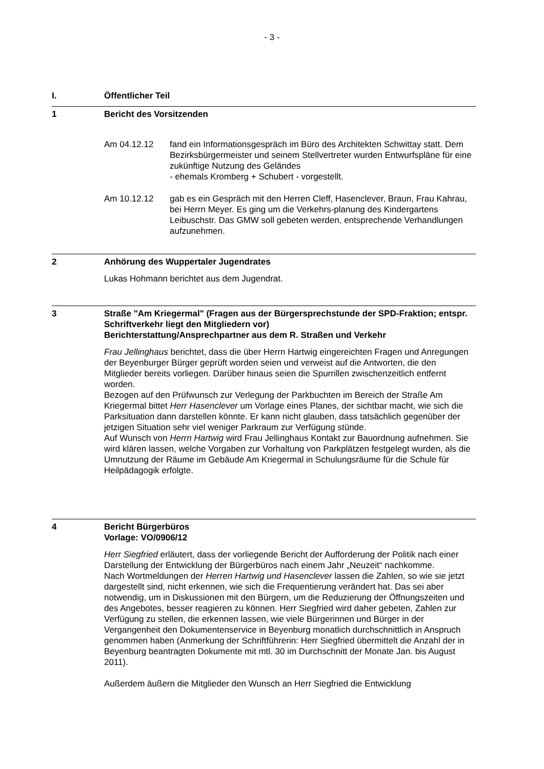- 3 -
I. Öffentlicher Teil
1 Bericht des Vorsitzenden
Am 04.12.12 fand ein Informationsgespräch im Büro des Architekten Schwittay statt. Dem Bezirksbürgermeister und seinem Stellvertreter wurden Entwurfspläne für eine zukünftige Nutzung des Geländes
- ehemals Kromberg + Schubert - vorgestellt.
Am 10.12.12 gab es ein Gespräch mit den Herren Cleff, Hasenclever, Braun, Frau Kahrau, bei Herrn Meyer. Es ging um die Verkehrs-planung des Kindergartens Leibuschstr. Das GMW soll gebeten werden, entsprechende Verhandlungen aufzunehmen.
2 Anhörung des Wuppertaler Jugendrates
Lukas Hohmann berichtet aus dem Jugendrat.
3 Straße "Am Kriegermal" (Fragen aus der Bürgersprechstunde der SPD-Fraktion; entspr. Schriftverkehr liegt den Mitgliedern vor)
Berichterstattung/Ansprechpartner aus dem R. Straßen und Verkehr
Frau Jellinghaus berichtet, dass die über Herrn Hartwig eingereichten Fragen und Anregungen der Beyenburger Bürger geprüft worden seien und verweist auf die Antworten, die den Mitglieder bereits vorliegen. Darüber hinaus seien die Spurrillen zwischenzeitlich entfernt worden.
Bezogen auf den Prüfwunsch zur Verlegung der Parkbuchten im Bereich der Straße Am Kriegermal bittet Herr Hasenclever um Vorlage eines Planes, der sichtbar macht, wie sich die Parksituation dann darstellen könnte. Er kann nicht glauben, dass tatsächlich gegenüber der jetzigen Situation sehr viel weniger Parkraum zur Verfügung stünde.
Auf Wunsch von Herrn Hartwig wird Frau Jellinghaus Kontakt zur Bauordnung aufnehmen. Sie wird klären lassen, welche Vorgaben zur Vorhaltung von Parkplätzen festgelegt wurden, als die Umnutzung der Räume im Gebäude Am Kriegermal in Schulungsräume für die Schule für Heilpädagogik erfolgte.
4 Bericht Bürgerbüros
Vorlage: VO/0906/12
Herr Siegfried erläutert, dass der vorliegende Bericht der Aufforderung der Politik nach einer Darstellung der Entwicklung der Bürgerbüros nach einem Jahr „Neuzeit“ nachkomme.
Nach Wortmeldungen der Herren Hartwig und Hasenclever lassen die Zahlen, so wie sie jetzt dargestellt sind, nicht erkennen, wie sich die Frequentierung verändert hat. Das sei aber notwendig, um in Diskussionen mit den Bürgern, um die Reduzierung der Öffnungszeiten und des Angebotes, besser reagieren zu können. Herr Siegfried wird daher gebeten, Zahlen zur Verfügung zu stellen, die erkennen lassen, wie viele Bürgerinnen und Bürger in der Vergangenheit den Dokumentenservice in Beyenburg monatlich durchschnittlich in Anspruch genommen haben (Anmerkung der Schriftführerin: Herr Siegfried übermittelt die Anzahl der in Beyenburg beantragten Dokumente mit mtl. 30 im Durchschnitt der Monate Jan. bis August 2011).
Außerdem äußern die Mitglieder den Wunsch an Herr Siegfried die Entwicklung